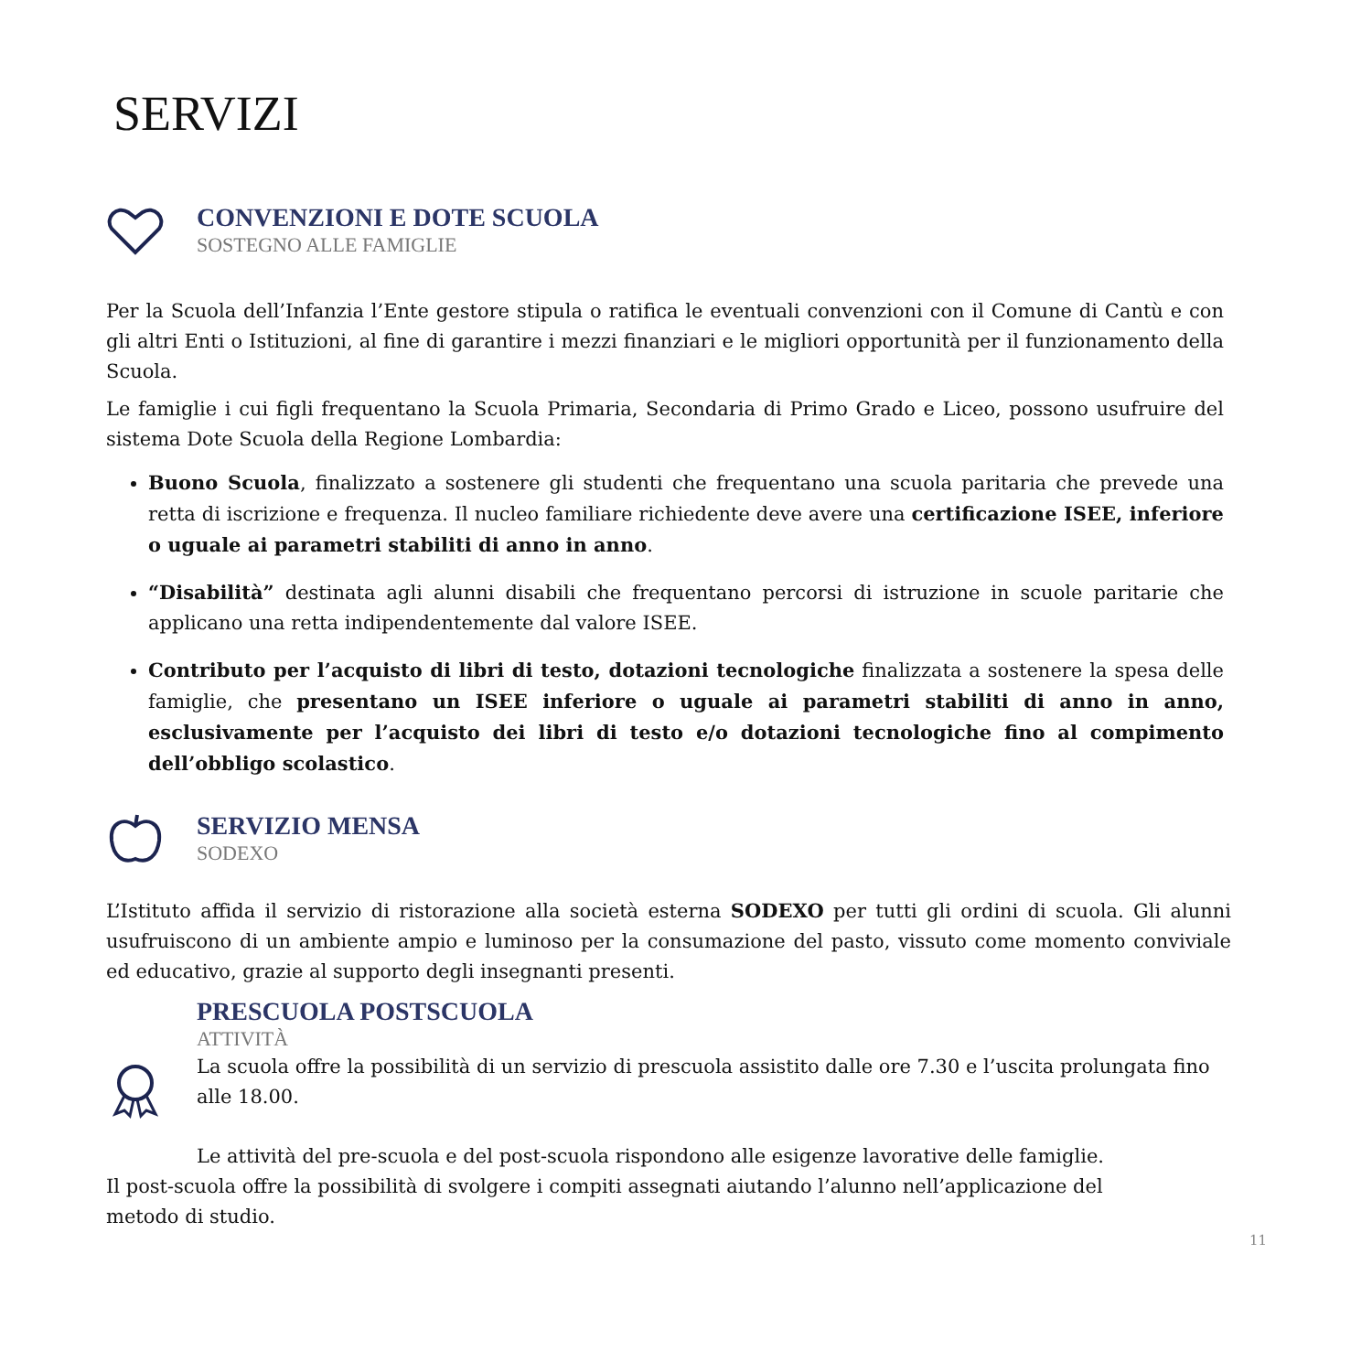SERVIZI
CONVENZIONI E DOTE SCUOLA
SOSTEGNO ALLE FAMIGLIE
Per la Scuola dell’Infanzia l’Ente gestore stipula o ratifica le eventuali convenzioni con il Comune di Cantù e con gli altri Enti o Istituzioni, al fine di garantire i mezzi finanziari e le migliori opportunità per il funzionamento della Scuola.
Le famiglie i cui figli frequentano la Scuola Primaria, Secondaria di Primo Grado e Liceo, possono usufruire del sistema Dote Scuola della Regione Lombardia:
Buono Scuola, finalizzato a sostenere gli studenti che frequentano una scuola paritaria che prevede una retta di iscrizione e frequenza. Il nucleo familiare richiedente deve avere una certificazione ISEE, inferiore o uguale ai parametri stabiliti di anno in anno.
“Disabilità” destinata agli alunni disabili che frequentano percorsi di istruzione in scuole paritarie che applicano una retta indipendentemente dal valore ISEE.
Contributo per l’acquisto di libri di testo, dotazioni tecnologiche finalizzata a sostenere la spesa delle famiglie, che presentano un ISEE inferiore o uguale ai parametri stabiliti di anno in anno, esclusivamente per l’acquisto dei libri di testo e/o dotazioni tecnologiche fino al compimento dell’obbligo scolastico.
SERVIZIO MENSA
SODEXO
L’Istituto affida il servizio di ristorazione alla società esterna SODEXO per tutti gli ordini di scuola. Gli alunni usufruiscono di un ambiente ampio e luminoso per la consumazione del pasto, vissuto come momento conviviale ed educativo, grazie al supporto degli insegnanti presenti.
PRESCUOLA POSTSCUOLA
ATTIVITÀ
La scuola offre la possibilità di un servizio di prescuola assistito dalle ore 7.30 e l’uscita prolungata fino alle 18.00.
Le attività del pre-scuola e del post-scuola rispondono alle esigenze lavorative delle famiglie. Il post-scuola offre la possibilità di svolgere i compiti assegnati aiutando l’alunno nell’applicazione del metodo di studio.
11